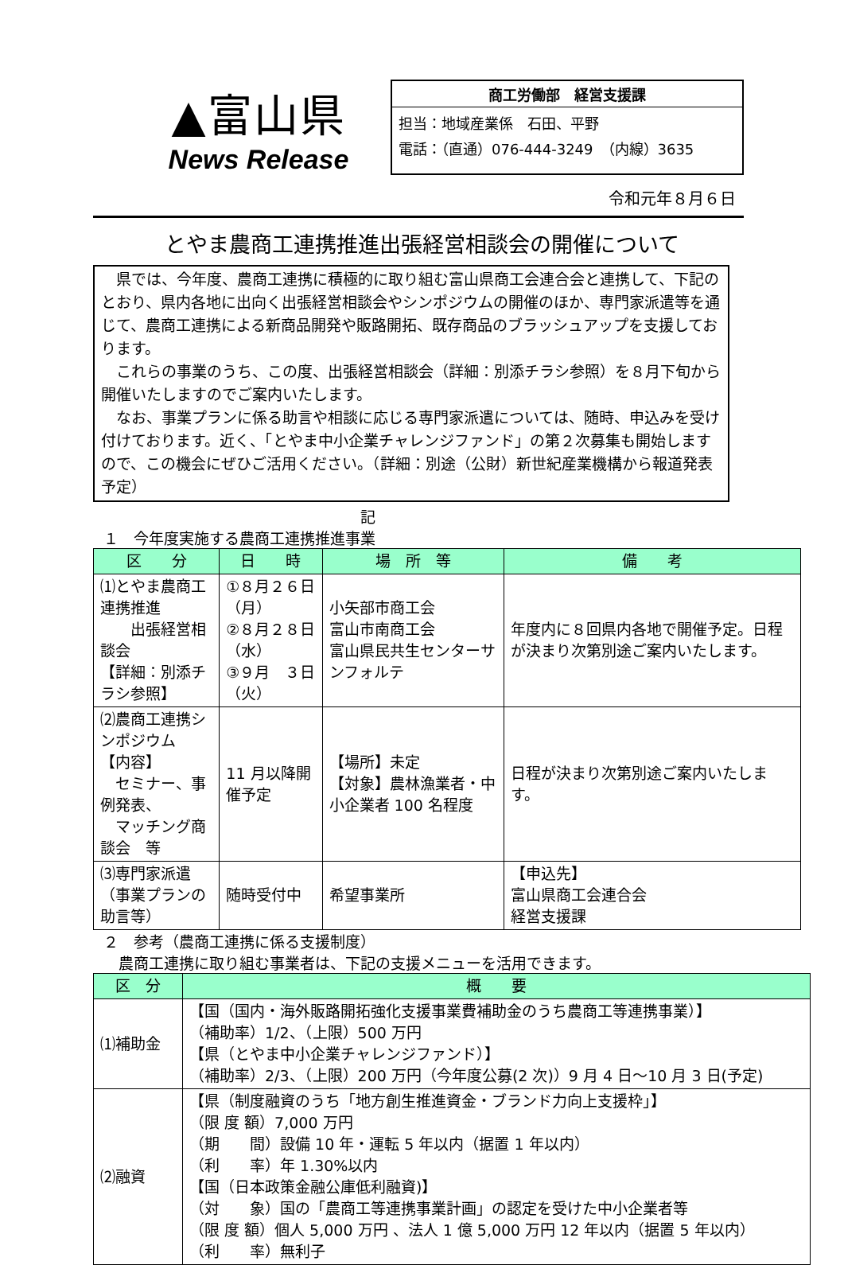▲富山県
News Release
商工労働部　経営支援課
担当：地域産業係　石田、平野
電話：（直通）076-444-3249　（内線）3635
令和元年８月６日
とやま農商工連携推進出張経営相談会の開催について
県では、今年度、農商工連携に積極的に取り組む富山県商工会連合会と連携して、下記のとおり、県内各地に出向く出張経営相談会やシンポジウムの開催のほか、専門家派遣等を通じて、農商工連携による新商品開発や販路開拓、既存商品のブラッシュアップを支援しております。
これらの事業のうち、この度、出張経営相談会（詳細：別添チラシ参照）を８月下旬から開催いたしますのでご案内いたします。
なお、事業プランに係る助言や相談に応じる専門家派遣については、随時、申込みを受け付けております。近く、「とやま中小企業チャレンジファンド」の第２次募集も開始しますので、この機会にぜひご活用ください。（詳細：別途（公財）新世紀産業機構から報道発表予定）
記
１　今年度実施する農商工連携推進事業
| 区 分 | 日 時 | 場 所 等 | 備 考 |
| --- | --- | --- | --- |
| ⑴とやま農商工連携推進 出張経営相談会 【詳細：別添チラシ参照】 | ①８月２６日（月） ②８月２８日（水） ③９月 ３日（火） | 小矢部市商工会 富山市南商工会 富山県民共生センターサンフォルテ | 年度内に８回県内各地で開催予定。日程が決まり次第別途ご案内いたします。 |
| ⑵農商工連携シンポジウム 【内容】 セミナー、事例発表、 マッチング商談会 等 | 11 月以降開催予定 | 【場所】未定 【対象】農林漁業者・中小企業者 100 名程度 | 日程が決まり次第別途ご案内いたします。 |
| ⑶専門家派遣 （事業プランの助言等） | 随時受付中 | 希望事業所 | 【申込先】 富山県商工会連合会 経営支援課 |
２　参考（農商工連携に係る支援制度）
　農商工連携に取り組む事業者は、下記の支援メニューを活用できます。
| 区 分 | 概 要 |
| --- | --- |
| ⑴補助金 | 【国（国内・海外販路開拓強化支援事業費補助金のうち農商工等連携事業）】 （補助率）1/2、（上限）500 万円 【県（とやま中小企業チャレンジファンド）】 （補助率）2/3、（上限）200 万円（今年度公募(2 次)）9 月 4 日～10 月 3 日(予定) |
| ⑵融資 | 【県（制度融資のうち「地方創生推進資金・ブランド力向上支援枠」】 （限 度 額）7,000 万円 （期 間）設備 10 年・運転 5 年以内（据置 1 年以内） （利 率）年 1.30%以内 【国（日本政策金融公庫低利融資)】 （対 象）国の「農商工等連携事業計画」の認定を受けた中小企業者等 （限 度 額）個人 5,000 万円 、法人 1 億 5,000 万円 12 年以内（据置 5 年以内） （利 率）無利子 |